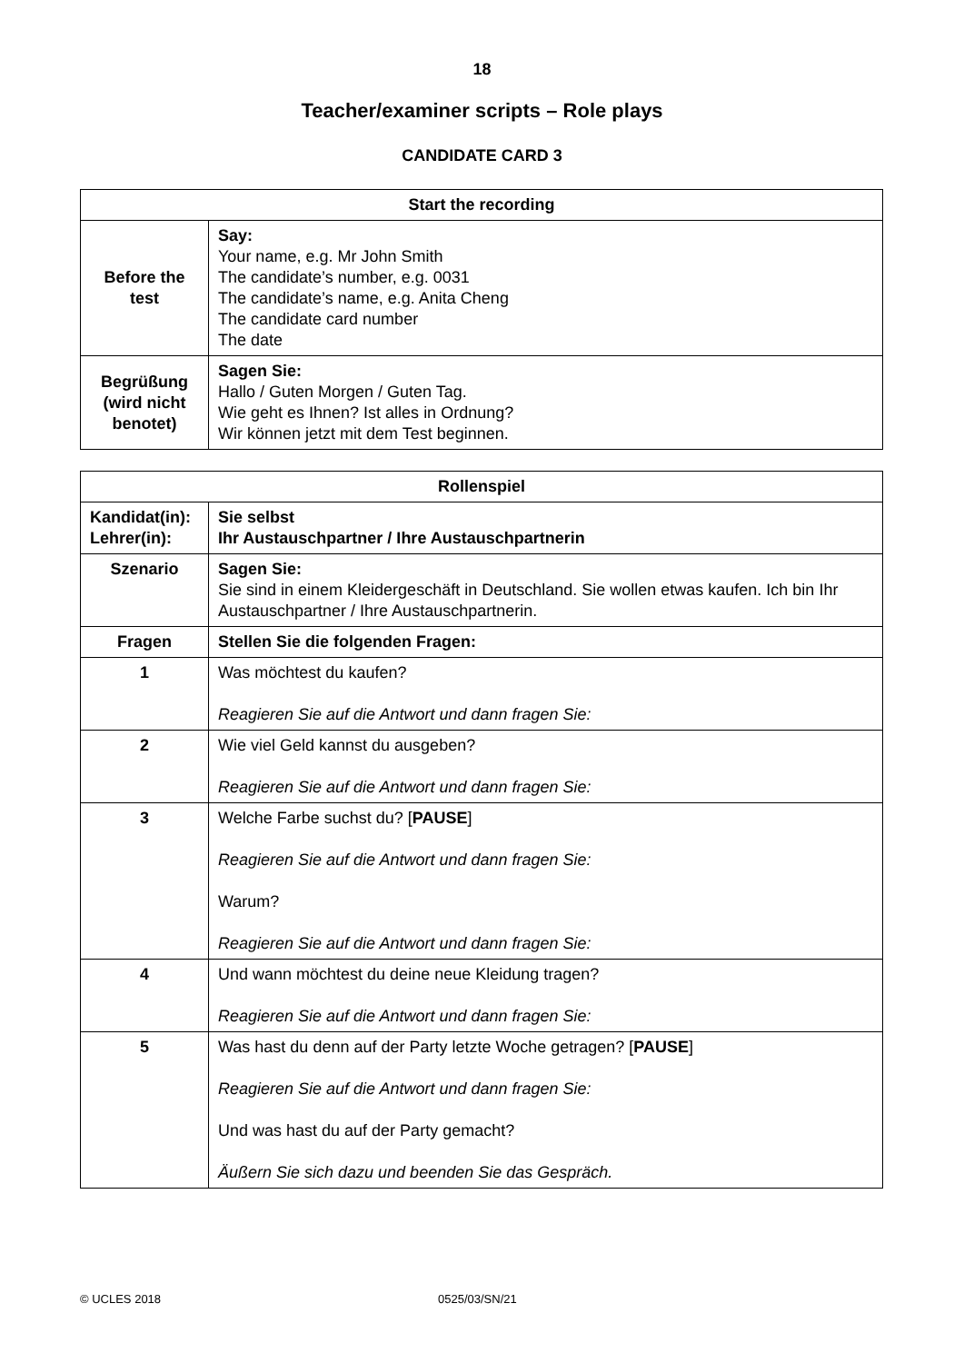18
Teacher/examiner scripts – Role plays
CANDIDATE CARD 3
| Start the recording | |
| --- | --- |
| Before the test | Say: Your name, e.g. Mr John Smith The candidate’s number, e.g. 0031 The candidate’s name, e.g. Anita Cheng The candidate card number The date |
| Begrüßung (wird nicht benotet) | Sagen Sie: Hallo / Guten Morgen / Guten Tag. Wie geht es Ihnen? Ist alles in Ordnung? Wir können jetzt mit dem Test beginnen. |
| Rollenspiel | |
| --- | --- |
| Kandidat(in): Lehrer(in): | Sie selbst Ihr Austauschpartner / Ihre Austauschpartnerin |
| Szenario | Sagen Sie: Sie sind in einem Kleidergeschäft in Deutschland. Sie wollen etwas kaufen. Ich bin Ihr Austauschpartner / Ihre Austauschpartnerin. |
| Fragen | Stellen Sie die folgenden Fragen: |
| 1 | Was möchtest du kaufen? Reagieren Sie auf die Antwort und dann fragen Sie: |
| 2 | Wie viel Geld kannst du ausgeben? Reagieren Sie auf die Antwort und dann fragen Sie: |
| 3 | Welche Farbe suchst du? [ PAUSE ] Reagieren Sie auf die Antwort und dann fragen Sie: Warum? Reagieren Sie auf die Antwort und dann fragen Sie: |
| 4 | Und wann möchtest du deine neue Kleidung tragen? Reagieren Sie auf die Antwort und dann fragen Sie: |
| 5 | Was hast du denn auf der Party letzte Woche getragen? [ PAUSE ] Reagieren Sie auf die Antwort und dann fragen Sie: Und was hast du auf der Party gemacht? Äußern Sie sich dazu und beenden Sie das Gespräch. |
© UCLES 2018 0525/03/SN/21